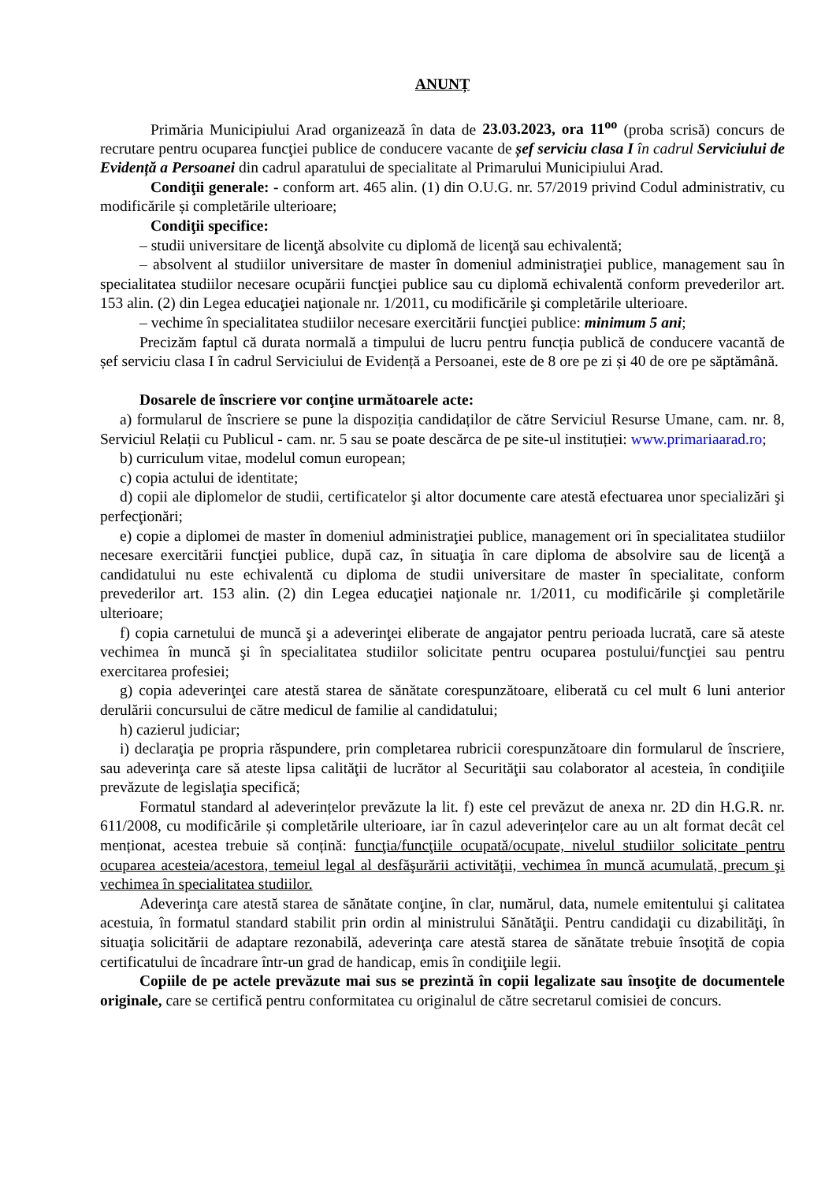ANUNȚ
Primăria Municipiului Arad organizează în data de 23.03.2023, ora 11<sup>oo</sup> (proba scrisă) concurs de recrutare pentru ocuparea funcţiei publice de conducere vacante de șef serviciu clasa I în cadrul Serviciului de Evidență a Persoanei din cadrul aparatului de specialitate al Primarului Municipiului Arad.
Condiţii generale: - conform art. 465 alin. (1) din O.U.G. nr. 57/2019 privind Codul administrativ, cu modificările și completările ulterioare;
Condiţii specifice:
– studii universitare de licenţă absolvite cu diplomă de licenţă sau echivalentă;
– absolvent al studiilor universitare de master în domeniul administraţiei publice, management sau în specialitatea studiilor necesare ocupării funcţiei publice sau cu diplomă echivalentă conform prevederilor art. 153 alin. (2) din Legea educaţiei naţionale nr. 1/2011, cu modificările şi completările ulterioare.
– vechime în specialitatea studiilor necesare exercitării funcţiei publice: minimum 5 ani;
Precizăm faptul că durata normală a timpului de lucru pentru funcția publică de conducere vacantă de șef serviciu clasa I în cadrul Serviciului de Evidență a Persoanei, este de 8 ore pe zi și 40 de ore pe săptămână.
Dosarele de înscriere vor conţine următoarele acte:
a) formularul de înscriere se pune la dispoziția candidaților de către Serviciul Resurse Umane, cam. nr. 8, Serviciul Relații cu Publicul - cam. nr. 5 sau se poate descărca de pe site-ul instituției: www.primariaarad.ro;
b) curriculum vitae, modelul comun european;
c) copia actului de identitate;
d) copii ale diplomelor de studii, certificatelor şi altor documente care atestă efectuarea unor specializări şi perfecţionări;
e) copie a diplomei de master în domeniul administraţiei publice, management ori în specialitatea studiilor necesare exercitării funcţiei publice, după caz, în situaţia în care diploma de absolvire sau de licenţă a candidatului nu este echivalentă cu diploma de studii universitare de master în specialitate, conform prevederilor art. 153 alin. (2) din Legea educaţiei naţionale nr. 1/2011, cu modificările şi completările ulterioare;
f) copia carnetului de muncă şi a adeverinţei eliberate de angajator pentru perioada lucrată, care să ateste vechimea în muncă şi în specialitatea studiilor solicitate pentru ocuparea postului/funcţiei sau pentru exercitarea profesiei;
g) copia adeverinţei care atestă starea de sănătate corespunzătoare, eliberată cu cel mult 6 luni anterior derulării concursului de către medicul de familie al candidatului;
h) cazierul judiciar;
i) declaraţia pe propria răspundere, prin completarea rubricii corespunzătoare din formularul de înscriere, sau adeverinţa care să ateste lipsa calităţii de lucrător al Securităţii sau colaborator al acesteia, în condiţiile prevăzute de legislaţia specifică;
Formatul standard al adeverințelor prevăzute la lit. f) este cel prevăzut de anexa nr. 2D din H.G.R. nr. 611/2008, cu modificările și completările ulterioare, iar în cazul adeverințelor care au un alt format decât cel menționat, acestea trebuie să conțină: funcţia/funcţiile ocupată/ocupate, nivelul studiilor solicitate pentru ocuparea acesteia/acestora, temeiul legal al desfăşurării activităţii, vechimea în muncă acumulată, precum şi vechimea în specialitatea studiilor.
Adeverinţa care atestă starea de sănătate conţine, în clar, numărul, data, numele emitentului şi calitatea acestuia, în formatul standard stabilit prin ordin al ministrului Sănătăţii. Pentru candidaţii cu dizabilităţi, în situaţia solicitării de adaptare rezonabilă, adeverinţa care atestă starea de sănătate trebuie însoţită de copia certificatului de încadrare într-un grad de handicap, emis în condiţiile legii.
Copiile de pe actele prevăzute mai sus se prezintă în copii legalizate sau însoţite de documentele originale, care se certifică pentru conformitatea cu originalul de către secretarul comisiei de concurs.